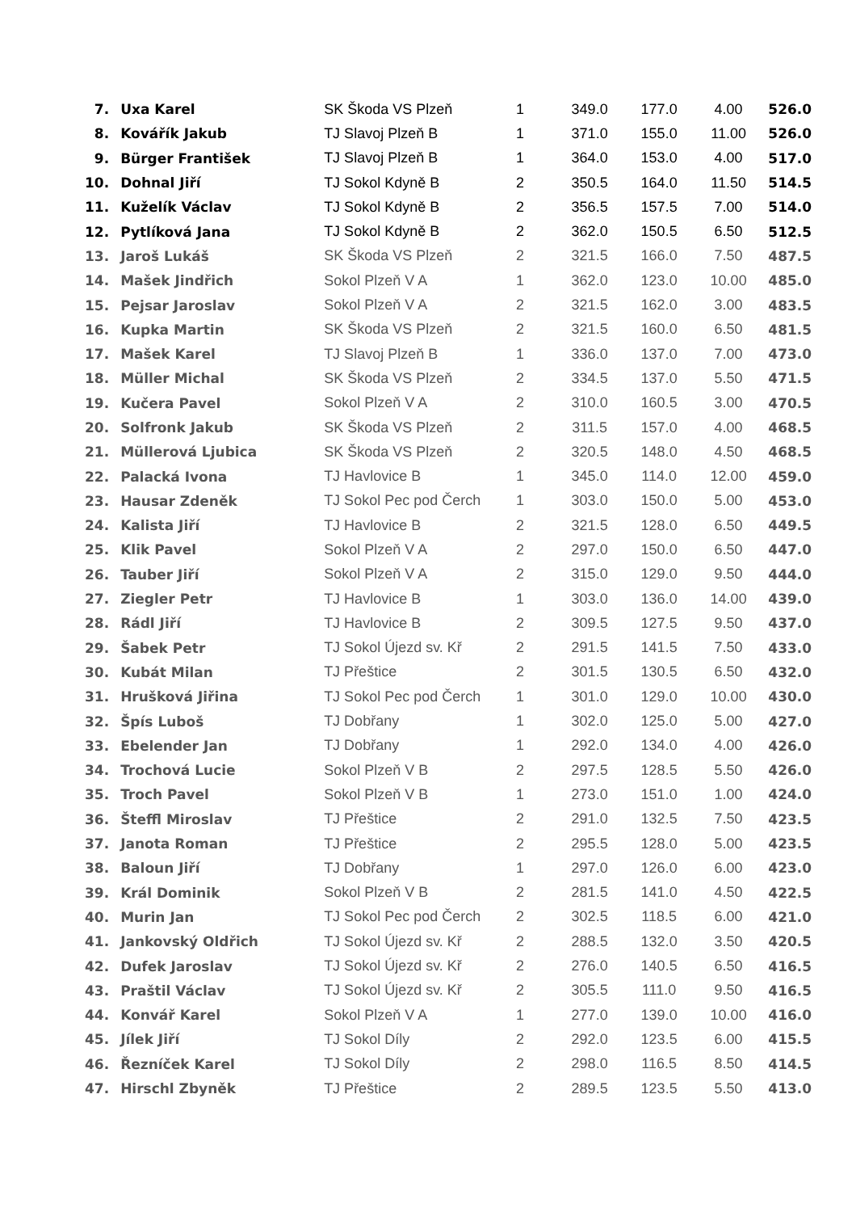| 7. | Uxa Karel | SK Škoda VS Plzeň | 1 | 349.0 | 177.0 | 4.00 | 526.0 |
| 8. | Kovářík Jakub | TJ Slavoj Plzeň B | 1 | 371.0 | 155.0 | 11.00 | 526.0 |
| 9. | Bürger František | TJ Slavoj Plzeň B | 1 | 364.0 | 153.0 | 4.00 | 517.0 |
| 10. | Dohnal Jiří | TJ Sokol Kdyně B | 2 | 350.5 | 164.0 | 11.50 | 514.5 |
| 11. | Kuželík Václav | TJ Sokol Kdyně B | 2 | 356.5 | 157.5 | 7.00 | 514.0 |
| 12. | Pytlíková Jana | TJ Sokol Kdyně B | 2 | 362.0 | 150.5 | 6.50 | 512.5 |
| 13. | Jaroš Lukáš | SK Škoda VS Plzeň | 2 | 321.5 | 166.0 | 7.50 | 487.5 |
| 14. | Mašek Jindřich | Sokol Plzeň V A | 1 | 362.0 | 123.0 | 10.00 | 485.0 |
| 15. | Pejsar Jaroslav | Sokol Plzeň V A | 2 | 321.5 | 162.0 | 3.00 | 483.5 |
| 16. | Kupka Martin | SK Škoda VS Plzeň | 2 | 321.5 | 160.0 | 6.50 | 481.5 |
| 17. | Mašek Karel | TJ Slavoj Plzeň B | 1 | 336.0 | 137.0 | 7.00 | 473.0 |
| 18. | Müller Michal | SK Škoda VS Plzeň | 2 | 334.5 | 137.0 | 5.50 | 471.5 |
| 19. | Kučera Pavel | Sokol Plzeň V A | 2 | 310.0 | 160.5 | 3.00 | 470.5 |
| 20. | Solfronk Jakub | SK Škoda VS Plzeň | 2 | 311.5 | 157.0 | 4.00 | 468.5 |
| 21. | Müllerová Ljubica | SK Škoda VS Plzeň | 2 | 320.5 | 148.0 | 4.50 | 468.5 |
| 22. | Palacká Ivona | TJ Havlovice B | 1 | 345.0 | 114.0 | 12.00 | 459.0 |
| 23. | Hausar Zdeněk | TJ Sokol Pec pod Čerch | 1 | 303.0 | 150.0 | 5.00 | 453.0 |
| 24. | Kalista Jiří | TJ Havlovice B | 2 | 321.5 | 128.0 | 6.50 | 449.5 |
| 25. | Klik Pavel | Sokol Plzeň V A | 2 | 297.0 | 150.0 | 6.50 | 447.0 |
| 26. | Tauber Jiří | Sokol Plzeň V A | 2 | 315.0 | 129.0 | 9.50 | 444.0 |
| 27. | Ziegler Petr | TJ Havlovice B | 1 | 303.0 | 136.0 | 14.00 | 439.0 |
| 28. | Rádl Jiří | TJ Havlovice B | 2 | 309.5 | 127.5 | 9.50 | 437.0 |
| 29. | Šabek Petr | TJ Sokol Újezd sv. Kř | 2 | 291.5 | 141.5 | 7.50 | 433.0 |
| 30. | Kubát Milan | TJ Přeštice | 2 | 301.5 | 130.5 | 6.50 | 432.0 |
| 31. | Hrušková Jiřina | TJ Sokol Pec pod Čerch | 1 | 301.0 | 129.0 | 10.00 | 430.0 |
| 32. | Špís Luboš | TJ Dobřany | 1 | 302.0 | 125.0 | 5.00 | 427.0 |
| 33. | Ebelender Jan | TJ Dobřany | 1 | 292.0 | 134.0 | 4.00 | 426.0 |
| 34. | Trochová Lucie | Sokol Plzeň V B | 2 | 297.5 | 128.5 | 5.50 | 426.0 |
| 35. | Troch Pavel | Sokol Plzeň V B | 1 | 273.0 | 151.0 | 1.00 | 424.0 |
| 36. | Šteffl Miroslav | TJ Přeštice | 2 | 291.0 | 132.5 | 7.50 | 423.5 |
| 37. | Janota Roman | TJ Přeštice | 2 | 295.5 | 128.0 | 5.00 | 423.5 |
| 38. | Baloun Jiří | TJ Dobřany | 1 | 297.0 | 126.0 | 6.00 | 423.0 |
| 39. | Král Dominik | Sokol Plzeň V B | 2 | 281.5 | 141.0 | 4.50 | 422.5 |
| 40. | Murin Jan | TJ Sokol Pec pod Čerch | 2 | 302.5 | 118.5 | 6.00 | 421.0 |
| 41. | Jankovský Oldřich | TJ Sokol Újezd sv. Kř | 2 | 288.5 | 132.0 | 3.50 | 420.5 |
| 42. | Dufek Jaroslav | TJ Sokol Újezd sv. Kř | 2 | 276.0 | 140.5 | 6.50 | 416.5 |
| 43. | Praštil Václav | TJ Sokol Újezd sv. Kř | 2 | 305.5 | 111.0 | 9.50 | 416.5 |
| 44. | Konvář Karel | Sokol Plzeň V A | 1 | 277.0 | 139.0 | 10.00 | 416.0 |
| 45. | Jílek Jiří | TJ Sokol Díly | 2 | 292.0 | 123.5 | 6.00 | 415.5 |
| 46. | Řezníček Karel | TJ Sokol Díly | 2 | 298.0 | 116.5 | 8.50 | 414.5 |
| 47. | Hirschl Zbyněk | TJ Přeštice | 2 | 289.5 | 123.5 | 5.50 | 413.0 |